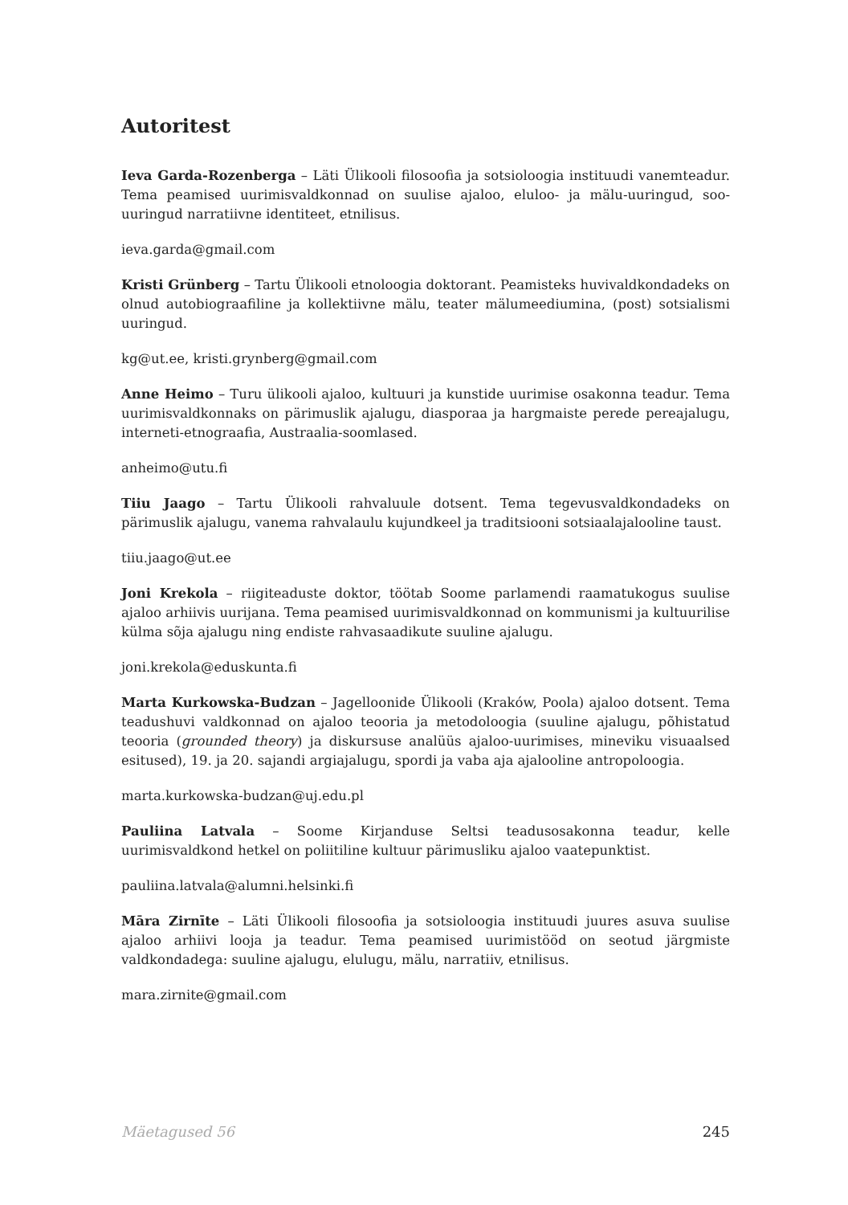Autoritest
Ieva Garda-Rozenberga – Läti Ülikooli filosoofia ja sotsioloogia instituudi vanemteadur. Tema peamised uurimisvaldkonnad on suulise ajaloo, eluloo- ja mälu-uuringud, soo-uuringud narratiivne identiteet, etnilisus.
ieva.garda@gmail.com
Kristi Grünberg – Tartu Ülikooli etnoloogia doktorant. Peamisteks huvivaldkondadeks on olnud autobiograafiline ja kollektiivne mälu, teater mälumeediumina, (post) sotsialismi uuringud.
kg@ut.ee, kristi.grynberg@gmail.com
Anne Heimo – Turu ülikooli ajaloo, kultuuri ja kunstide uurimise osakonna teadur. Tema uurimisvaldkonnaks on pärimuslik ajalugu, diasporaa ja hargmaiste perede pereajalugu, interneti-etnograafia, Austraalia-soomlased.
anheimo@utu.fi
Tiiu Jaago – Tartu Ülikooli rahvaluule dotsent. Tema tegevusvaldkondadeks on pärimuslik ajalugu, vanema rahvalaulu kujundkeel ja traditsiooni sotsiaalajalooline taust.
tiiu.jaago@ut.ee
Joni Krekola – riigiteaduste doktor, töötab Soome parlamendi raamatukogus suulise ajaloo arhiivis uurijana. Tema peamised uurimisvaldkonnad on kommunismi ja kultuurilise külma sõja ajalugu ning endiste rahvasaadikute suuline ajalugu.
joni.krekola@eduskunta.fi
Marta Kurkowska-Budzan – Jagelloonide Ülikooli (Kraków, Poola) ajaloo dotsent. Tema teadushuvi valdkonnad on ajaloo teooria ja metodoloogia (suuline ajalugu, põhistatud teooria (grounded theory) ja diskursuse analüüs ajaloo-uurimises, mineviku visuaalsed esitused), 19. ja 20. sajandi argiajalugu, spordi ja vaba aja ajalooline antropoloogia.
marta.kurkowska-budzan@uj.edu.pl
Pauliina Latvala – Soome Kirjanduse Seltsi teadusosakonna teadur, kelle uurimisvaldkond hetkel on poliitiline kultuur pärimusliku ajaloo vaatepunktist.
pauliina.latvala@alumni.helsinki.fi
Māra Zirnīte – Läti Ülikooli filosoofia ja sotsioloogia instituudi juures asuva suulise ajaloo arhiivi looja ja teadur. Tema peamised uurimistööd on seotud järgmiste valdkondadega: suuline ajalugu, elulugu, mälu, narratiiv, etnilisus.
mara.zirnite@gmail.com
Mäetagused 56 245